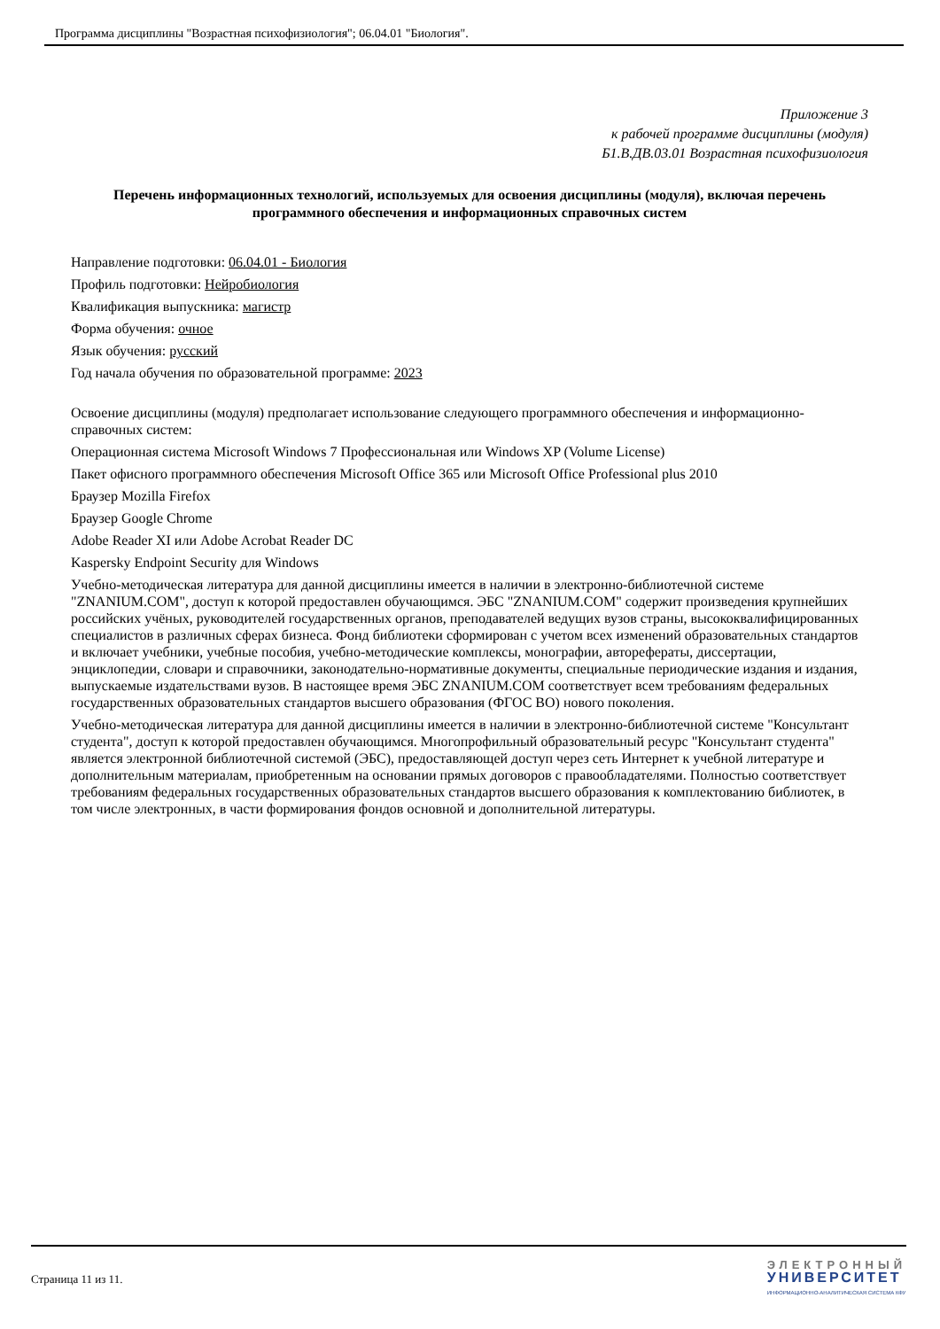Программа дисциплины "Возрастная психофизиология"; 06.04.01 "Биология".
Приложение 3
к рабочей программе дисциплины (модуля)
Б1.В.ДВ.03.01 Возрастная психофизиология
Перечень информационных технологий, используемых для освоения дисциплины (модуля), включая перечень программного обеспечения и информационных справочных систем
Направление подготовки: 06.04.01 - Биология
Профиль подготовки: Нейробиология
Квалификация выпускника: магистр
Форма обучения: очное
Язык обучения: русский
Год начала обучения по образовательной программе: 2023
Освоение дисциплины (модуля) предполагает использование следующего программного обеспечения и информационно-справочных систем:
Операционная система Microsoft Windows 7 Профессиональная или Windows XP (Volume License)
Пакет офисного программного обеспечения Microsoft Office 365 или Microsoft Office Professional plus 2010
Браузер Mozilla Firefox
Браузер Google Chrome
Adobe Reader XI или Adobe Acrobat Reader DC
Kaspersky Endpoint Security для Windows
Учебно-методическая литература для данной дисциплины имеется в наличии в электронно-библиотечной системе "ZNANIUM.COM", доступ к которой предоставлен обучающимся. ЭБС "ZNANIUM.COM" содержит произведения крупнейших российских учёных, руководителей государственных органов, преподавателей ведущих вузов страны, высококвалифицированных специалистов в различных сферах бизнеса. Фонд библиотеки сформирован с учетом всех изменений образовательных стандартов и включает учебники, учебные пособия, учебно-методические комплексы, монографии, авторефераты, диссертации, энциклопедии, словари и справочники, законодательно-нормативные документы, специальные периодические издания и издания, выпускаемые издательствами вузов. В настоящее время ЭБС ZNANIUM.COM соответствует всем требованиям федеральных государственных образовательных стандартов высшего образования (ФГОС ВО) нового поколения.
Учебно-методическая литература для данной дисциплины имеется в наличии в электронно-библиотечной системе "Консультант студента", доступ к которой предоставлен обучающимся. Многопрофильный образовательный ресурс "Консультант студента" является электронной библиотечной системой (ЭБС), предоставляющей доступ через сеть Интернет к учебной литературе и дополнительным материалам, приобретенным на основании прямых договоров с правообладателями. Полностью соответствует требованиям федеральных государственных образовательных стандартов высшего образования к комплектованию библиотек, в том числе электронных, в части формирования фондов основной и дополнительной литературы.
Страница 11 из 11.
ЭЛЕКТРОННЫЙ
УНИВЕРСИТЕТ
ИНФОРМАЦИОННО-АНАЛИТИЧЕСКАЯ СИСТЕМА КФУ